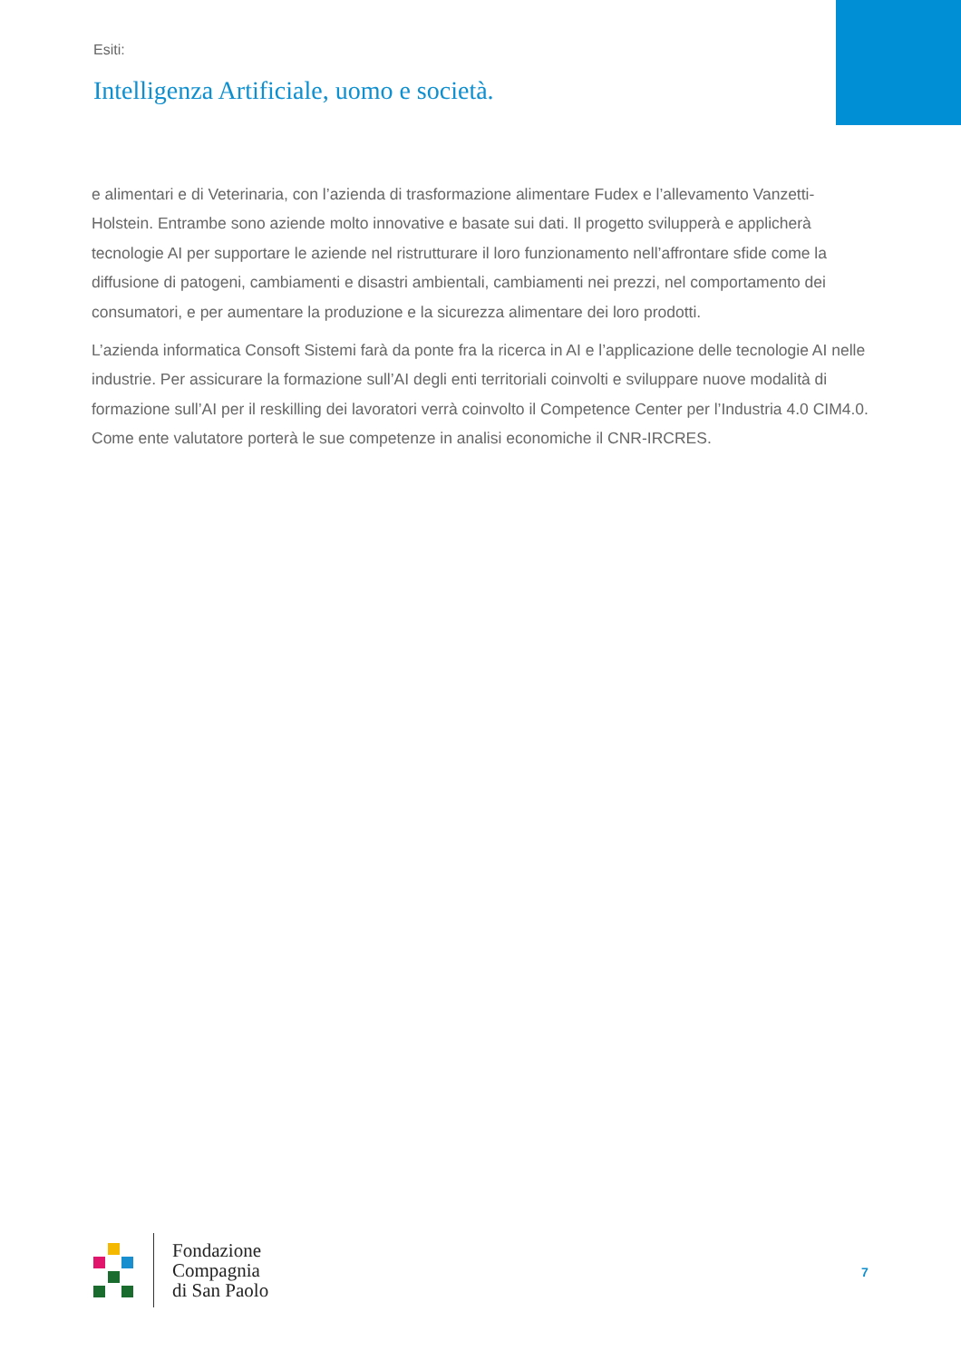Esiti:
Intelligenza Artificiale, uomo e società.
e alimentari e di Veterinaria, con l’azienda di trasformazione alimentare Fudex e l’allevamento Vanzetti-Holstein. Entrambe sono aziende molto innovative e basate sui dati. Il progetto svilupperà e applicherà tecnologie AI per supportare le aziende nel ristrutturare il loro funzionamento nell’affrontare sfide come la diffusione di patogeni, cambiamenti e disastri ambientali, cambiamenti nei prezzi, nel comportamento dei consumatori, e per aumentare la produzione e la sicurezza alimentare dei loro prodotti.
L’azienda informatica Consoft Sistemi farà da ponte fra la ricerca in AI e l’applicazione delle tecnologie AI nelle industrie. Per assicurare la formazione sull’AI degli enti territoriali coinvolti e sviluppare nuove modalità di formazione sull’AI per il reskilling dei lavoratori verrà coinvolto il Competence Center per l’Industria 4.0 CIM4.0. Come ente valutatore porterà le sue competenze in analisi economiche il CNR-IRCRES.
Fondazione
Compagnia
di San Paolo
7